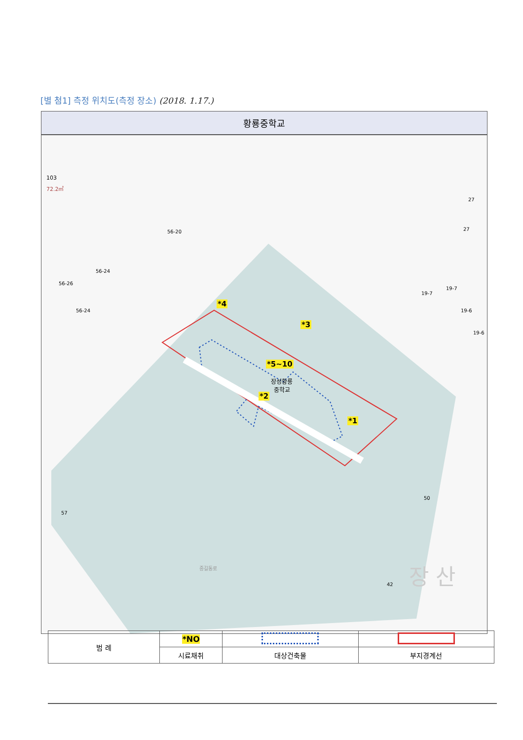[별 첨1] 측정 위치도(측정 장소) (2018. 1.17.)
황룡중학교
103
72.2㎡
56-20
56-24
56-26
56-24
19-7
19-7
19-6
19-6
27
27
50
57
42 장 산 중길동로
*4
*3
*5~10
장성황룡
중학교
*2
*1
| 범 례 | *NO | | |
| | 시료채취 | 대상건축물 | 부지경계선 |